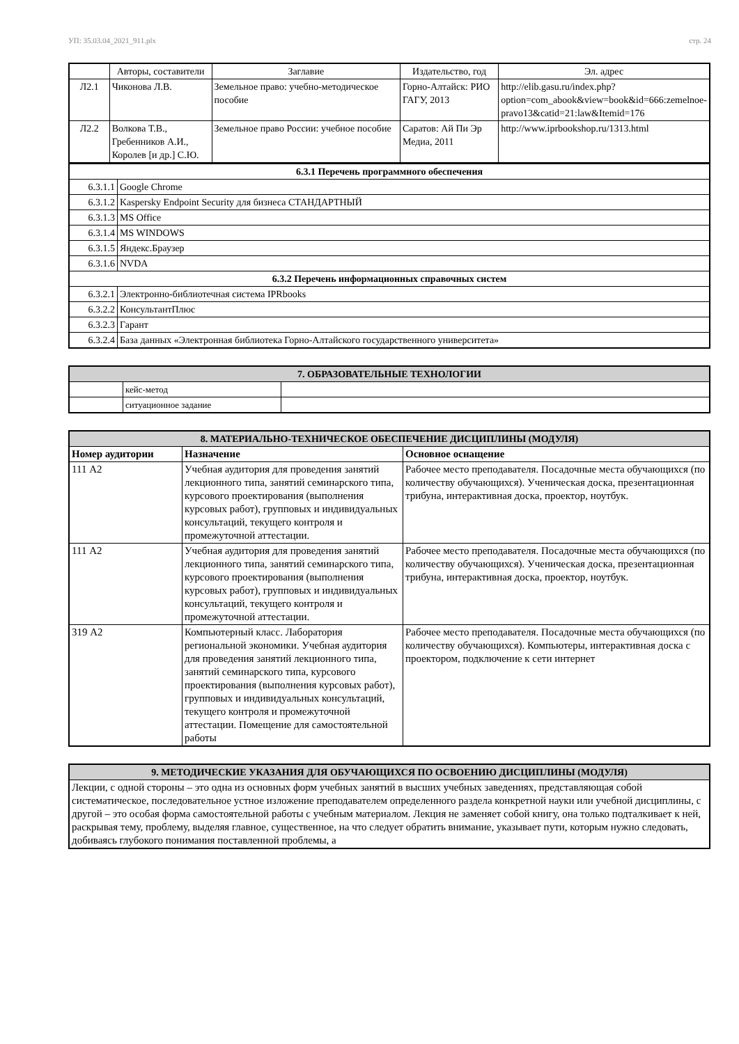УП: 35.03.04_2021_911.plx стр. 24
| | Авторы, составители | Заглавие | Издательство, год | Эл. адрес |
| --- | --- | --- | --- | --- |
| Л2.1 | Чиконова Л.В. | Земельное право: учебно-методическое пособие | Горно-Алтайск: РИО ГАГУ, 2013 | http://elib.gasu.ru/index.php? option=com_abook&view=book&id=666:zemelnoe-pravo13&catid=21:law&Itemid=176 |
| Л2.2 | Волкова Т.В., Гребенников А.И., Королев [и др.] С.Ю. | Земельное право России: учебное пособие | Саратов: Ай Пи Эр Медиа, 2011 | http://www.iprbookshop.ru/1313.html |
| 6.3.1 Перечень программного обеспечения | |
| 6.3.1.1 | Google Chrome |
| 6.3.1.2 | Kaspersky Endpoint Security для бизнеса СТАНДАРТНЫЙ |
| 6.3.1.3 | MS Office |
| 6.3.1.4 | MS WINDOWS |
| 6.3.1.5 | Яндекс.Браузер |
| 6.3.1.6 | NVDA |
| 6.3.2 Перечень информационных справочных систем | |
| 6.3.2.1 | Электронно-библиотечная система IPRbooks |
| 6.3.2.2 | КонсультантПлюс |
| 6.3.2.3 | Гарант |
| 6.3.2.4 | База данных «Электронная библиотека Горно-Алтайского государственного университета» |
| 7. ОБРАЗОВАТЕЛЬНЫЕ ТЕХНОЛОГИИ | | |
| | кейс-метод | |
| | ситуационное задание | |
| 8. МАТЕРИАЛЬНО-ТЕХНИЧЕСКОЕ ОБЕСПЕЧЕНИЕ ДИСЦИПЛИНЫ (МОДУЛЯ) | | |
| Номер аудитории | Назначение | Основное оснащение |
| 111 А2 | Учебная аудитория для проведения занятий лекционного типа, занятий семинарского типа, курсового проектирования (выполнения курсовых работ), групповых и индивидуальных консультаций, текущего контроля и промежуточной аттестации. | Рабочее место преподавателя. Посадочные места обучающихся (по количеству обучающихся). Ученическая доска, презентационная трибуна, интерактивная доска, проектор, ноутбук. |
| 111 А2 | Учебная аудитория для проведения занятий лекционного типа, занятий семинарского типа, курсового проектирования (выполнения курсовых работ), групповых и индивидуальных консультаций, текущего контроля и промежуточной аттестации. | Рабочее место преподавателя. Посадочные места обучающихся (по количеству обучающихся). Ученическая доска, презентационная трибуна, интерактивная доска, проектор, ноутбук. |
| 319 А2 | Компьютерный класс. Лаборатория региональной экономики. Учебная аудитория для проведения занятий лекционного типа, занятий семинарского типа, курсового проектирования (выполнения курсовых работ), групповых и индивидуальных консультаций, текущего контроля и промежуточной аттестации. Помещение для самостоятельной работы | Рабочее место преподавателя. Посадочные места обучающихся (по количеству обучающихся). Компьютеры, интерактивная доска с проектором, подключение к сети интернет |
| 9. МЕТОДИЧЕСКИЕ УКАЗАНИЯ ДЛЯ ОБУЧАЮЩИХСЯ ПО ОСВОЕНИЮ ДИСЦИПЛИНЫ (МОДУЛЯ) |
| Лекции, с одной стороны – это одна из основных форм учебных занятий в высших учебных заведениях, представляющая собой систематическое, последовательное устное изложение преподавателем определенного раздела конкретной науки или учебной дисциплины, с другой – это особая форма самостоятельной работы с учебным материалом. Лекция не заменяет собой книгу, она только подталкивает к ней, раскрывая тему, проблему, выделяя главное, существенное, на что следует обратить внимание, указывает пути, которым нужно следовать, добиваясь глубокого понимания поставленной проблемы, а |